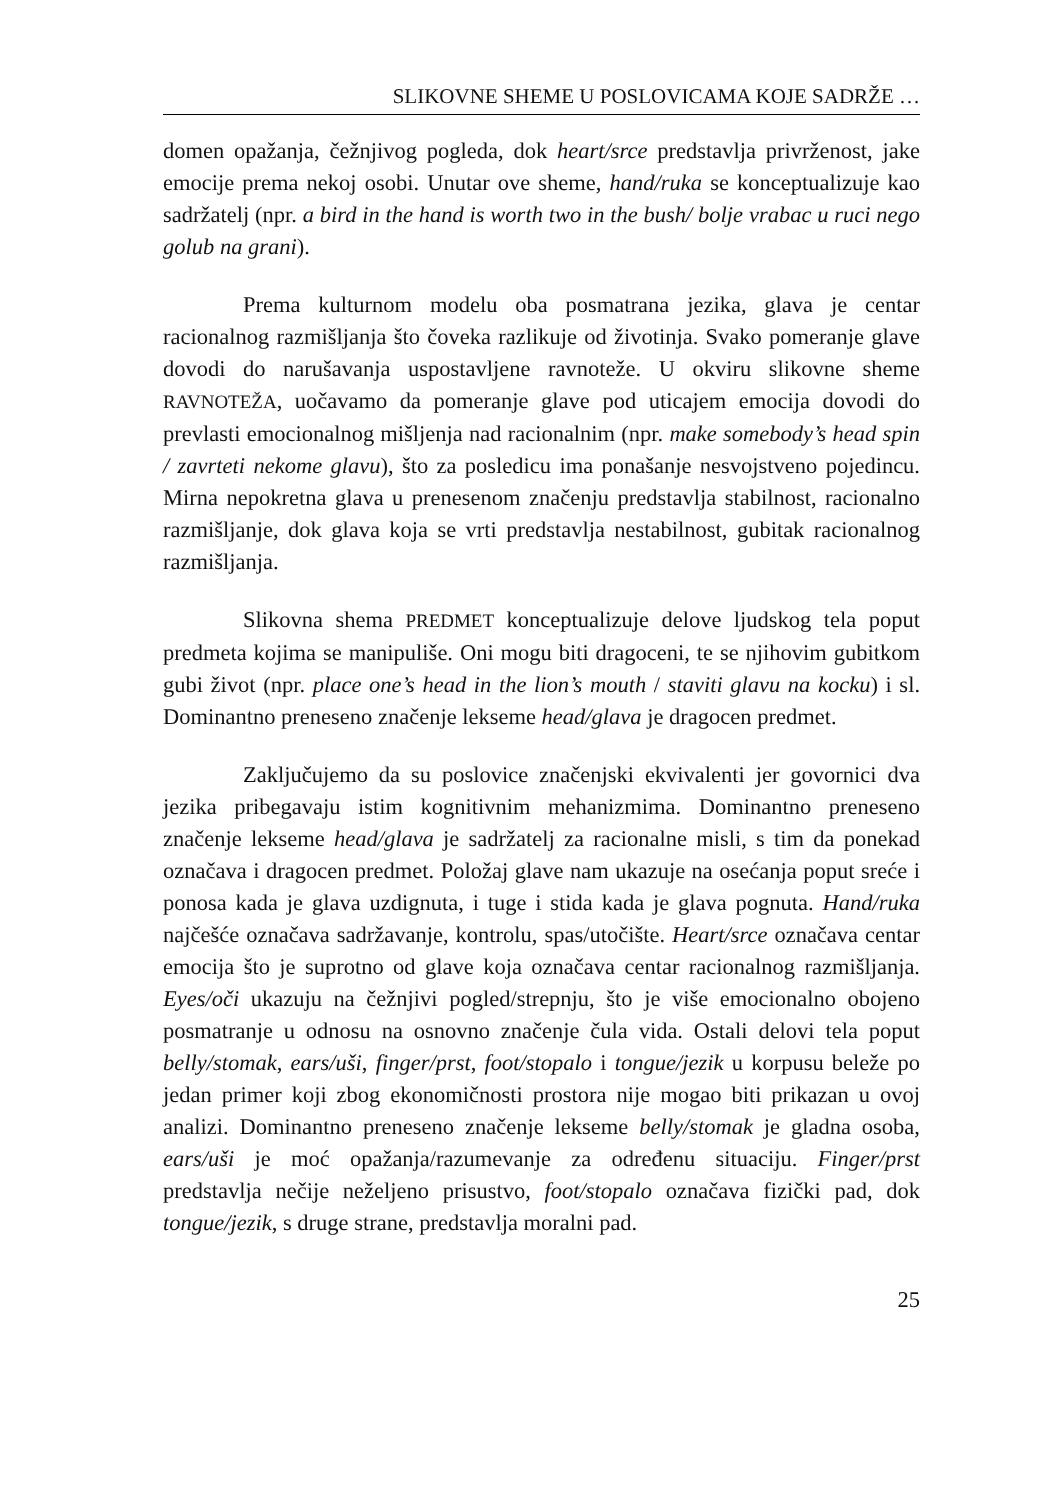SLIKOVNE SHEME U POSLOVICAMA KOJE SADRŽE …
domen opažanja, čežnjivog pogleda, dok heart/srce predstavlja privrženost, jake emocije prema nekoj osobi. Unutar ove sheme, hand/ruka se konceptualizuje kao sadržatelj (npr. a bird in the hand is worth two in the bush/ bolje vrabac u ruci nego golub na grani).
Prema kulturnom modelu oba posmatrana jezika, glava je centar racionalnog razmišljanja što čoveka razlikuje od životinja. Svako pomeranje glave dovodi do narušavanja uspostavljene ravnoteže. U okviru slikovne sheme RAVNOTEŽA, uočavamo da pomeranje glave pod uticajem emocija dovodi do prevlasti emocionalnog mišljenja nad racionalnim (npr. make somebody’s head spin / zavrteti nekome glavu), što za posledicu ima ponašanje nesvojstveno pojedincu. Mirna nepokretna glava u prenesenom značenju predstavlja stabilnost, racionalno razmišljanje, dok glava koja se vrti predstavlja nestabilnost, gubitak racionalnog razmišljanja.
Slikovna shema PREDMET konceptualizuje delove ljudskog tela poput predmeta kojima se manipuliše. Oni mogu biti dragoceni, te se njihovim gubitkom gubi život (npr. place one’s head in the lion’s mouth / staviti glavu na kocku) i sl. Dominantno preneseno značenje lekseme head/glava je dragocen predmet.
Zaključujemo da su poslovice značenjski ekvivalenti jer govornici dva jezika pribegavaju istim kognitivnim mehanizmima. Dominantno preneseno značenje lekseme head/glava je sadržatelj za racionalne misli, s tim da ponekad označava i dragocen predmet. Položaj glave nam ukazuje na osećanja poput sreće i ponosa kada je glava uzdignuta, i tuge i stida kada je glava pognuta. Hand/ruka najčešće označava sadržavanje, kontrolu, spas/utočište. Heart/srce označava centar emocija što je suprotno od glave koja označava centar racionalnog razmišljanja. Eyes/oči ukazuju na čežnjivi pogled/strepnju, što je više emocionalno obojeno posmatranje u odnosu na osnovno značenje čula vida. Ostali delovi tela poput belly/stomak, ears/uši, finger/prst, foot/stopalo i tongue/jezik u korpusu beleže po jedan primer koji zbog ekonomičnosti prostora nije mogao biti prikazan u ovoj analizi. Dominantno preneseno značenje lekseme belly/stomak je gladna osoba, ears/uši je moć opažanja/razumevanje za određenu situaciju. Finger/prst predstavlja nečije neželjeno prisustvo, foot/stopalo označava fizički pad, dok tongue/jezik, s druge strane, predstavlja moralni pad.
25